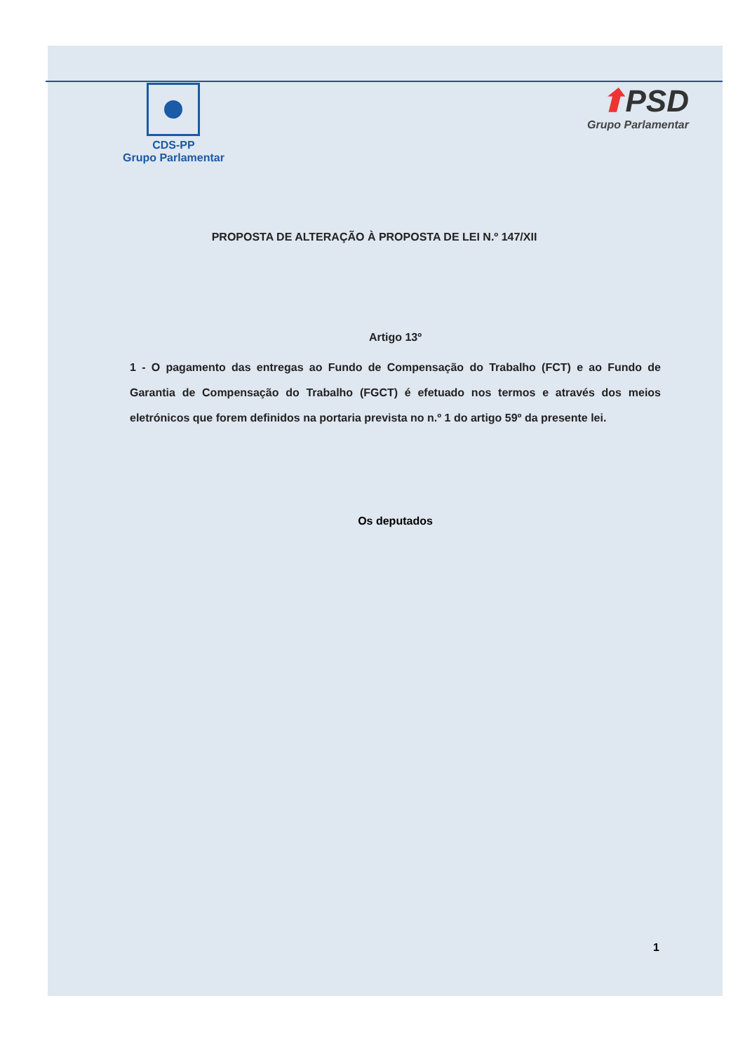CDS-PP
Grupo Parlamentar
⬆PSD
Grupo Parlamentar
PROPOSTA DE ALTERAÇÃO À PROPOSTA DE LEI N.º 147/XII
Artigo 13º
1 - O pagamento das entregas ao Fundo de Compensação do Trabalho (FCT) e ao Fundo de Garantia de Compensação do Trabalho (FGCT) é efetuado nos termos e através dos meios eletrónicos que forem definidos na portaria prevista no n.º 1 do artigo 59º da presente lei.
Os deputados
1